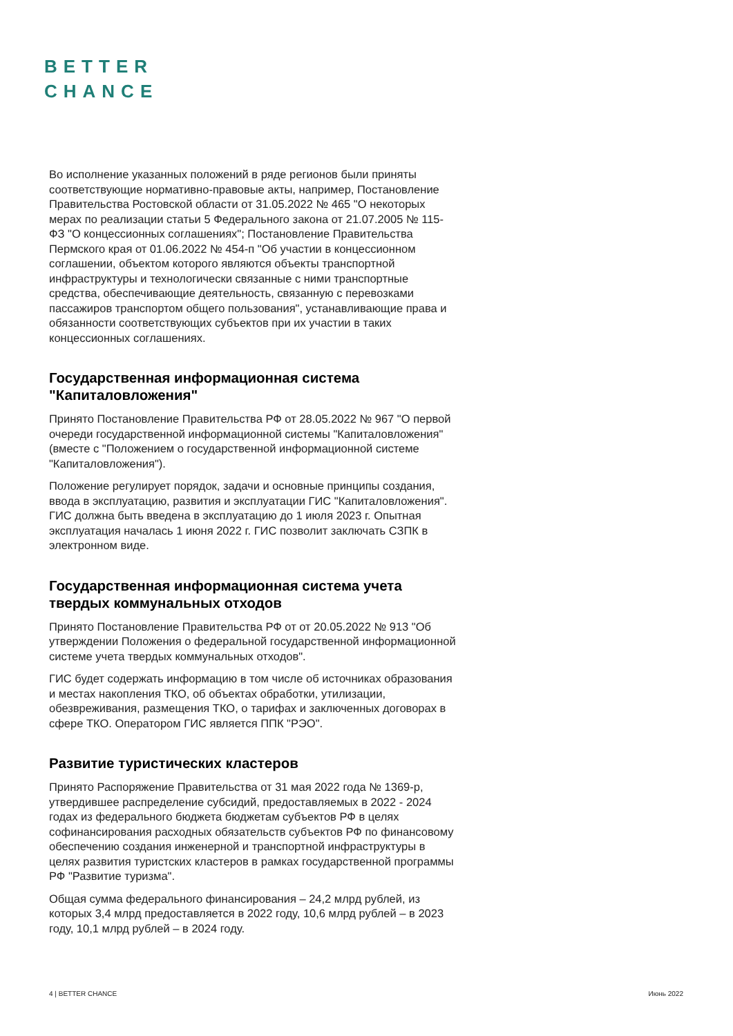BETTER
CHANCE
Во исполнение указанных положений в ряде регионов были приняты соответствующие нормативно-правовые акты, например, Постановление Правительства Ростовской области от 31.05.2022 № 465 "О некоторых мерах по реализации статьи 5 Федерального закона от 21.07.2005 № 115-ФЗ "О концессионных соглашениях"; Постановление Правительства Пермского края от 01.06.2022 № 454-п "Об участии в концессионном соглашении, объектом которого являются объекты транспортной инфраструктуры и технологически связанные с ними транспортные средства, обеспечивающие деятельность, связанную с перевозками пассажиров транспортом общего пользования", устанавливающие права и обязанности соответствующих субъектов при их участии в таких концессионных соглашениях.
Государственная информационная система "Капиталовложения"
Принято Постановление Правительства РФ от 28.05.2022 № 967 "О первой очереди государственной информационной системы "Капиталовложения" (вместе с "Положением о государственной информационной системе "Капиталовложения").
Положение регулирует порядок, задачи и основные принципы создания, ввода в эксплуатацию, развития и эксплуатации ГИС "Капиталовложения". ГИС должна быть введена в эксплуатацию до 1 июля 2023 г. Опытная эксплуатация началась 1 июня 2022 г. ГИС позволит заключать СЗПК в электронном виде.
Государственная информационная система учета твердых коммунальных отходов
Принято Постановление Правительства РФ от от 20.05.2022 № 913 "Об утверждении Положения о федеральной государственной информационной системе учета твердых коммунальных отходов".
ГИС будет содержать информацию в том числе об источниках образования и местах накопления ТКО, об объектах обработки, утилизации, обезвреживания, размещения ТКО, о тарифах и заключенных договорах в сфере ТКО. Оператором ГИС является ППК "РЭО".
Развитие туристических кластеров
Принято Распоряжение Правительства от 31 мая 2022 года № 1369-р, утвердившее распределение субсидий, предоставляемых в 2022 - 2024 годах из федерального бюджета бюджетам субъектов РФ в целях софинансирования расходных обязательств субъектов РФ по финансовому обеспечению создания инженерной и транспортной инфраструктуры в целях развития туристских кластеров в рамках государственной программы РФ "Развитие туризма".
Общая сумма федерального финансирования – 24,2 млрд рублей, из которых 3,4 млрд предоставляется в 2022 году, 10,6 млрд рублей – в 2023 году, 10,1 млрд рублей – в 2024 году.
4 | BETTER CHANCE Июнь 2022